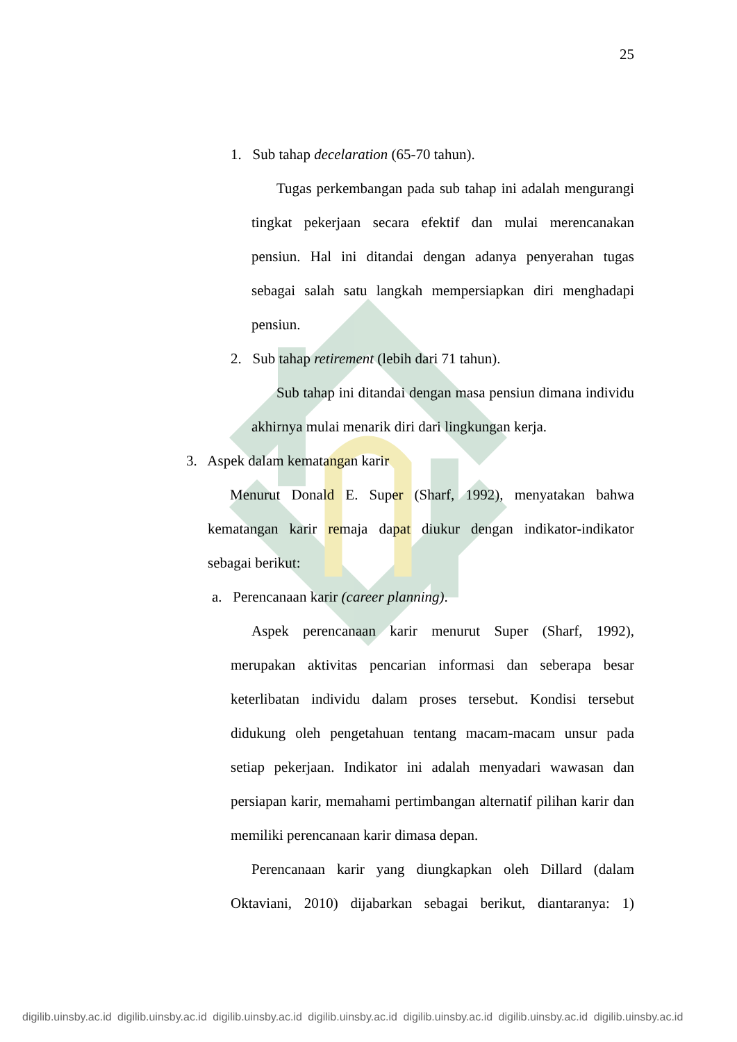25
1. Sub tahap decelaration (65-70 tahun).
Tugas perkembangan pada sub tahap ini adalah mengurangi tingkat pekerjaan secara efektif dan mulai merencanakan pensiun. Hal ini ditandai dengan adanya penyerahan tugas sebagai salah satu langkah mempersiapkan diri menghadapi pensiun.
2. Sub tahap retirement (lebih dari 71 tahun).
Sub tahap ini ditandai dengan masa pensiun dimana individu akhirnya mulai menarik diri dari lingkungan kerja.
3. Aspek dalam kematangan karir
Menurut Donald E. Super (Sharf, 1992), menyatakan bahwa kematangan karir remaja dapat diukur dengan indikator-indikator sebagai berikut:
a. Perencanaan karir (career planning).
Aspek perencanaan karir menurut Super (Sharf, 1992), merupakan aktivitas pencarian informasi dan seberapa besar keterlibatan individu dalam proses tersebut. Kondisi tersebut didukung oleh pengetahuan tentang macam-macam unsur pada setiap pekerjaan. Indikator ini adalah menyadari wawasan dan persiapan karir, memahami pertimbangan alternatif pilihan karir dan memiliki perencanaan karir dimasa depan.
Perencanaan karir yang diungkapkan oleh Dillard (dalam Oktaviani, 2010) dijabarkan sebagai berikut, diantaranya: 1)
digilib.uinsby.ac.id digilib.uinsby.ac.id digilib.uinsby.ac.id digilib.uinsby.ac.id digilib.uinsby.ac.id digilib.uinsby.ac.id digilib.uinsby.ac.id